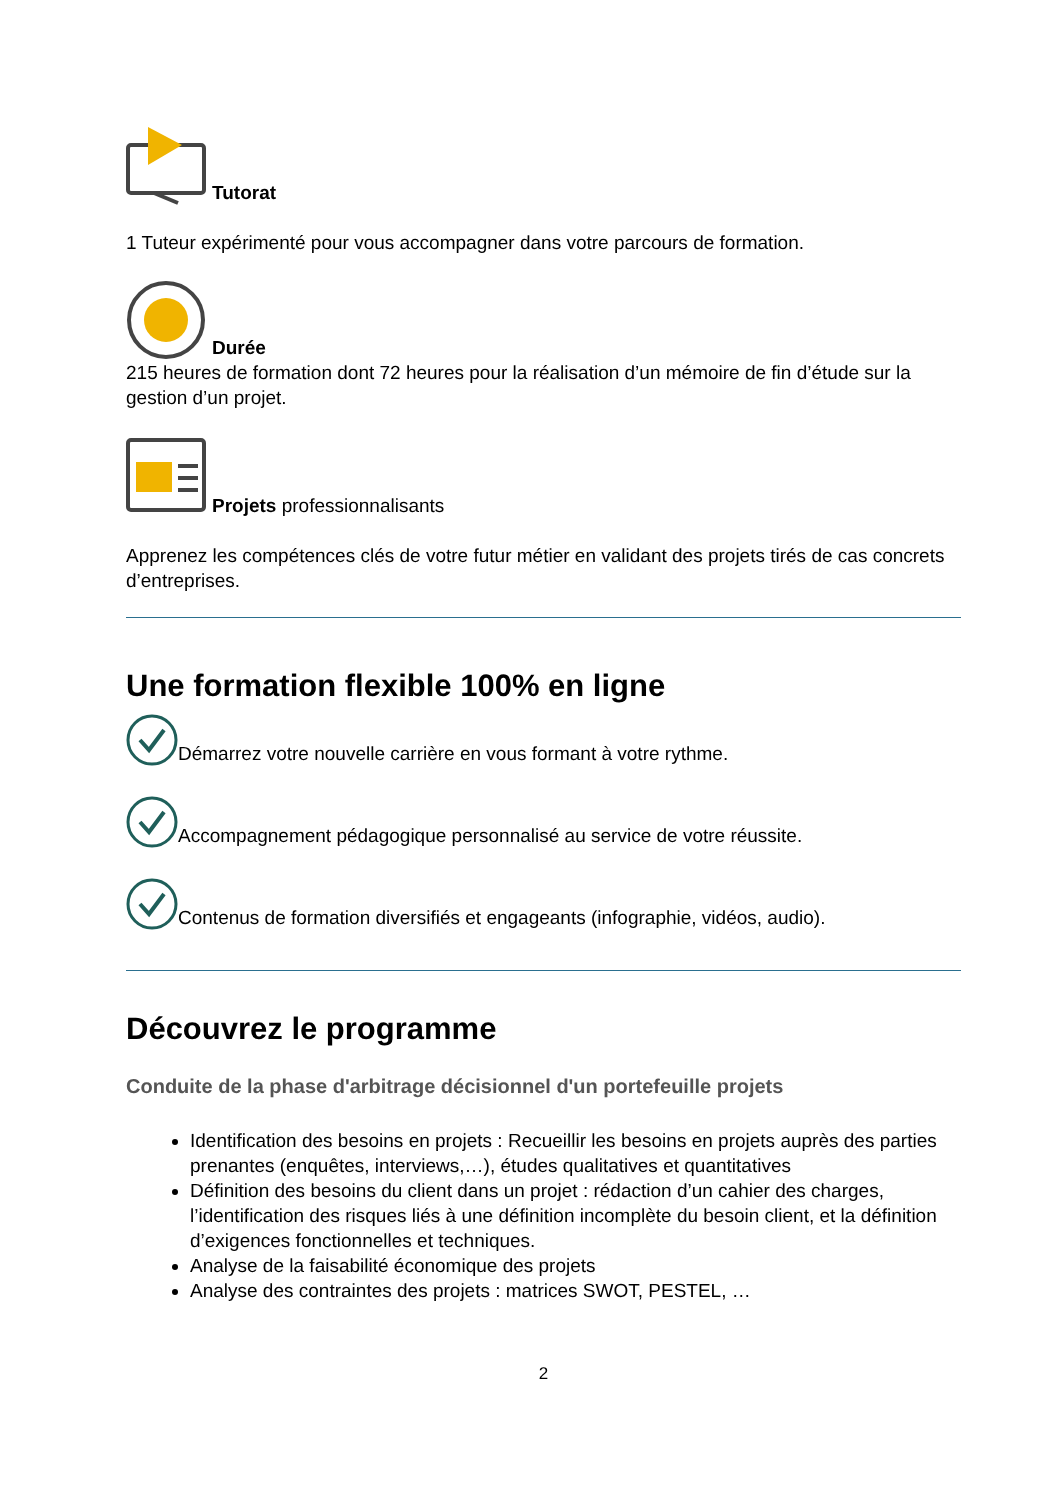Tutorat
1 Tuteur expérimenté pour vous accompagner dans votre parcours de formation.
Durée
215 heures de formation dont 72 heures pour la réalisation d’un mémoire de fin d’étude sur la gestion d’un projet.
Projets professionnalisants
Apprenez les compétences clés de votre futur métier en validant des projets tirés de cas concrets d’entreprises.
Une formation flexible 100% en ligne
Démarrez votre nouvelle carrière en vous formant à votre rythme.
Accompagnement pédagogique personnalisé au service de votre réussite.
Contenus de formation diversifiés et engageants (infographie, vidéos, audio).
Découvrez le programme
Conduite de la phase d'arbitrage décisionnel d'un portefeuille projets
Identification des besoins en projets : Recueillir les besoins en projets auprès des parties prenantes (enquêtes, interviews,…), études qualitatives et quantitatives
Définition des besoins du client dans un projet : rédaction d’un cahier des charges, l’identification des risques liés à une définition incomplète du besoin client, et la définition d’exigences fonctionnelles et techniques.
Analyse de la faisabilité économique des projets
Analyse des contraintes des projets : matrices SWOT, PESTEL, …
2